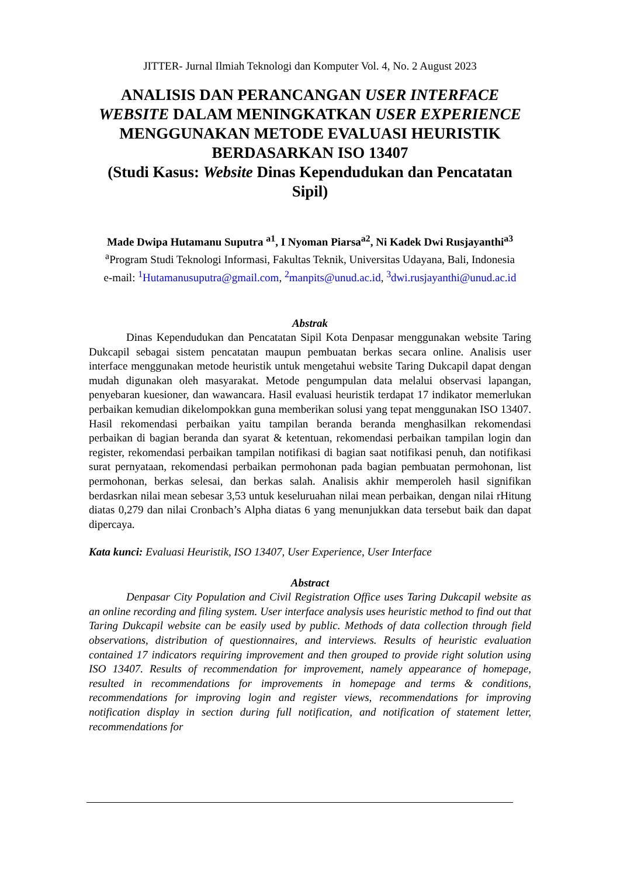JITTER- Jurnal Ilmiah Teknologi dan Komputer Vol. 4, No. 2 August 2023
ANALISIS DAN PERANCANGAN USER INTERFACE WEBSITE DALAM MENINGKATKAN USER EXPERIENCE MENGGUNAKAN METODE EVALUASI HEURISTIK BERDASARKAN ISO 13407
(Studi Kasus: Website Dinas Kependudukan dan Pencatatan Sipil)
Made Dwipa Hutamanu Suputra <sup>a1</sup>, I Nyoman Piarsa<sup>a2</sup>, Ni Kadek Dwi Rusjayanthi<sup>a3</sup>
<sup>a</sup> Program Studi Teknologi Informasi, Fakultas Teknik, Universitas Udayana, Bali, Indonesia
e-mail: <sup>1</sup>Hutamanusuputra@gmail.com, <sup>2</sup>manpits@unud.ac.id, <sup>3</sup>dwi.rusjayanthi@unud.ac.id
Abstrak
Dinas Kependudukan dan Pencatatan Sipil Kota Denpasar menggunakan website Taring Dukcapil sebagai sistem pencatatan maupun pembuatan berkas secara online. Analisis user interface menggunakan metode heuristik untuk mengetahui website Taring Dukcapil dapat dengan mudah digunakan oleh masyarakat. Metode pengumpulan data melalui observasi lapangan, penyebaran kuesioner, dan wawancara. Hasil evaluasi heuristik terdapat 17 indikator memerlukan perbaikan kemudian dikelompokkan guna memberikan solusi yang tepat menggunakan ISO 13407. Hasil rekomendasi perbaikan yaitu tampilan beranda beranda menghasilkan rekomendasi perbaikan di bagian beranda dan syarat & ketentuan, rekomendasi perbaikan tampilan login dan register, rekomendasi perbaikan tampilan notifikasi di bagian saat notifikasi penuh, dan notifikasi surat pernyataan, rekomendasi perbaikan permohonan pada bagian pembuatan permohonan, list permohonan, berkas selesai, dan berkas salah. Analisis akhir memperoleh hasil signifikan berdasrkan nilai mean sebesar 3,53 untuk keseluruahan nilai mean perbaikan, dengan nilai rHitung diatas 0,279 dan nilai Cronbach’s Alpha diatas 6 yang menunjukkan data tersebut baik dan dapat dipercaya.
Kata kunci: Evaluasi Heuristik, ISO 13407, User Experience, User Interface
Abstract
Denpasar City Population and Civil Registration Office uses Taring Dukcapil website as an online recording and filing system. User interface analysis uses heuristic method to find out that Taring Dukcapil website can be easily used by public. Methods of data collection through field observations, distribution of questionnaires, and interviews. Results of heuristic evaluation contained 17 indicators requiring improvement and then grouped to provide right solution using ISO 13407. Results of recommendation for improvement, namely appearance of homepage, resulted in recommendations for improvements in homepage and terms & conditions, recommendations for improving login and register views, recommendations for improving notification display in section during full notification, and notification of statement letter, recommendations for